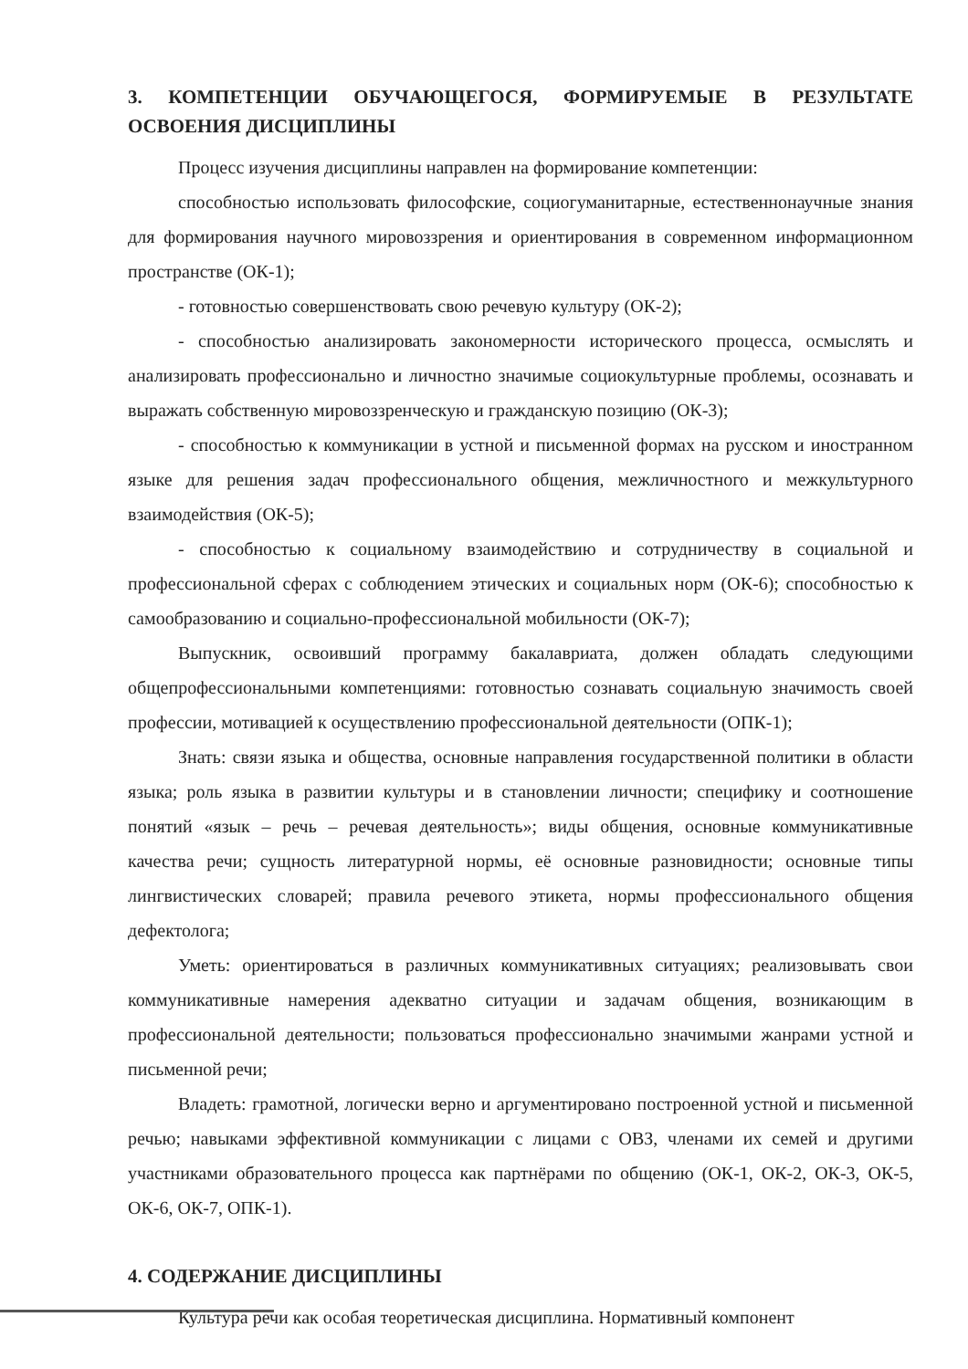3. КОМПЕТЕНЦИИ ОБУЧАЮЩЕГОСЯ, ФОРМИРУЕМЫЕ В РЕЗУЛЬТАТЕ ОСВОЕНИЯ ДИСЦИПЛИНЫ
Процесс изучения дисциплины направлен на формирование компетенции:
способностью использовать философские, социогуманитарные, естественнонаучные знания для формирования научного мировоззрения и ориентирования в современном информационном пространстве (ОК-1);
- готовностью совершенствовать свою речевую культуру (ОК-2);
- способностью анализировать закономерности исторического процесса, осмыслять и анализировать профессионально и личностно значимые социокультурные проблемы, осознавать и выражать собственную мировоззренческую и гражданскую позицию (ОК-3);
- способностью к коммуникации в устной и письменной формах на русском и иностранном языке для решения задач профессионального общения, межличностного и межкультурного взаимодействия (ОК-5);
- способностью к социальному взаимодействию и сотрудничеству в социальной и профессиональной сферах с соблюдением этических и социальных норм (ОК-6); способностью к самообразованию и социально-профессиональной мобильности (ОК-7);
Выпускник, освоивший программу бакалавриата, должен обладать следующими общепрофессиональными компетенциями: готовностью сознавать социальную значимость своей профессии, мотивацией к осуществлению профессиональной деятельности (ОПК-1);
Знать: связи языка и общества, основные направления государственной политики в области языка; роль языка в развитии культуры и в становлении личности; специфику и соотношение понятий «язык – речь – речевая деятельность»; виды общения, основные коммуникативные качества речи; сущность литературной нормы, её основные разновидности; основные типы лингвистических словарей; правила речевого этикета, нормы профессионального общения дефектолога;
Уметь: ориентироваться в различных коммуникативных ситуациях; реализовывать свои коммуникативные намерения адекватно ситуации и задачам общения, возникающим в профессиональной деятельности; пользоваться профессионально значимыми жанрами устной и письменной речи;
Владеть: грамотной, логически верно и аргументировано построенной устной и письменной речью; навыками эффективной коммуникации с лицами с ОВЗ, членами их семей и другими участниками образовательного процесса как партнёрами по общению (ОК-1, ОК-2, ОК-3, ОК-5, ОК-6, ОК-7, ОПК-1).
4. СОДЕРЖАНИЕ ДИСЦИПЛИНЫ
Культура речи как особая теоретическая дисциплина. Нормативный компонент